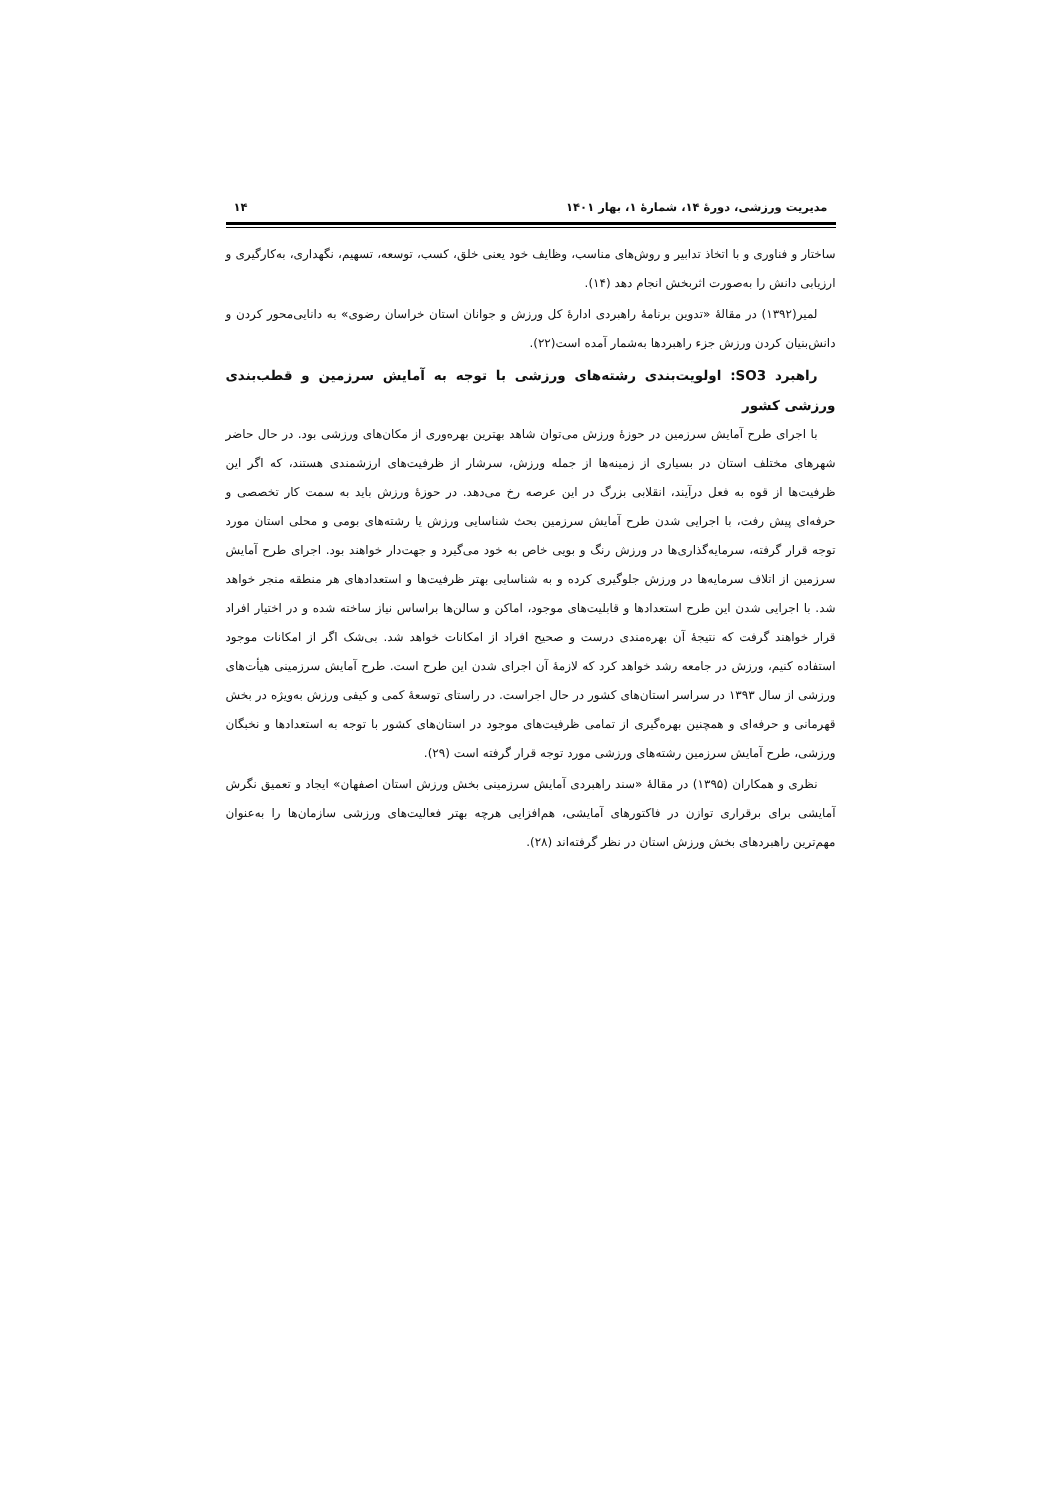مدیریت ورزشی، دورۀ ۱۴، شمارۀ ۱، بهار ۱۴۰۱ ۱۴
ساختار و فناوری و با اتخاذ تدابیر و روش‌های مناسب، وظایف خود یعنی خلق، کسب، توسعه، تسهیم، نگهداری، به‌کارگیری و ارزیابی دانش را به‌صورت اثربخش انجام دهد (۱۴).
لمیر(۱۳۹۲) در مقالۀ «تدوین برنامۀ راهبردی ادارۀ کل ورزش و جوانان استان خراسان رضوی» به دانایی‌محور کردن و دانش‌بنیان کردن ورزش جزء راهبردها به‌شمار آمده است(۲۲).
راهبرد SO3: اولویت‌بندی رشته‌های ورزشی با توجه به آمایش سرزمین و قطب‌بندی ورزشی کشور
با اجرای طرح آمایش سرزمین در حوزۀ ورزش می‌توان شاهد بهترین بهره‌وری از مکان‌های ورزشی بود. در حال حاضر شهرهای مختلف استان در بسیاری از زمینه‌ها از جمله ورزش، سرشار از ظرفیت‌های ارزشمندی هستند، که اگر این ظرفیت‌ها از قوه به فعل درآیند، انقلابی بزرگ در این عرصه رخ می‌دهد. در حوزۀ ورزش باید به سمت کار تخصصی و حرفه‌ای پیش رفت، با اجرایی شدن طرح آمایش سرزمین بحث شناسایی ورزش یا رشته‌های بومی و محلی استان مورد توجه قرار گرفته، سرمایه‌گذاری‌ها در ورزش رنگ و بویی خاص به خود می‌گیرد و جهت‌دار خواهند بود. اجرای طرح آمایش سرزمین از اتلاف سرمایه‌ها در ورزش جلوگیری کرده و به شناسایی بهتر ظرفیت‌ها و استعدادهای هر منطقه منجر خواهد شد. با اجرایی شدن این طرح استعدادها و قابلیت‌های موجود، اماکن و سالن‌ها براساس نیاز ساخته شده و در اختیار افراد قرار خواهند گرفت که نتیجۀ آن بهره‌مندی درست و صحیح افراد از امکانات خواهد شد. بی‌شک اگر از امکانات موجود استفاده کنیم، ورزش در جامعه رشد خواهد کرد که لازمۀ آن اجرای شدن این طرح است. طرح آمایش سرزمینی هیأت‌های ورزشی از سال ۱۳۹۳ در سراسر استان‌های کشور در حال اجراست. در راستای توسعۀ کمی و کیفی ورزش به‌ویژه در بخش قهرمانی و حرفه‌ای و همچنین بهره‌گیری از تمامی ظرفیت‌های موجود در استان‌های کشور با توجه به استعدادها و نخبگان ورزشی، طرح آمایش سرزمین رشته‌های ورزشی مورد توجه قرار گرفته است (۲۹).
نظری و همکاران (۱۳۹۵) در مقالۀ «سند راهبردی آمایش سرزمینی بخش ورزش استان اصفهان» ایجاد و تعمیق نگرش آمایشی برای برقراری توازن در فاکتورهای آمایشی، هم‌افزایی هرچه بهتر فعالیت‌های ورزشی سازمان‌ها را به‌عنوان مهم‌ترین راهبردهای بخش ورزش استان در نظر گرفته‌اند (۲۸).